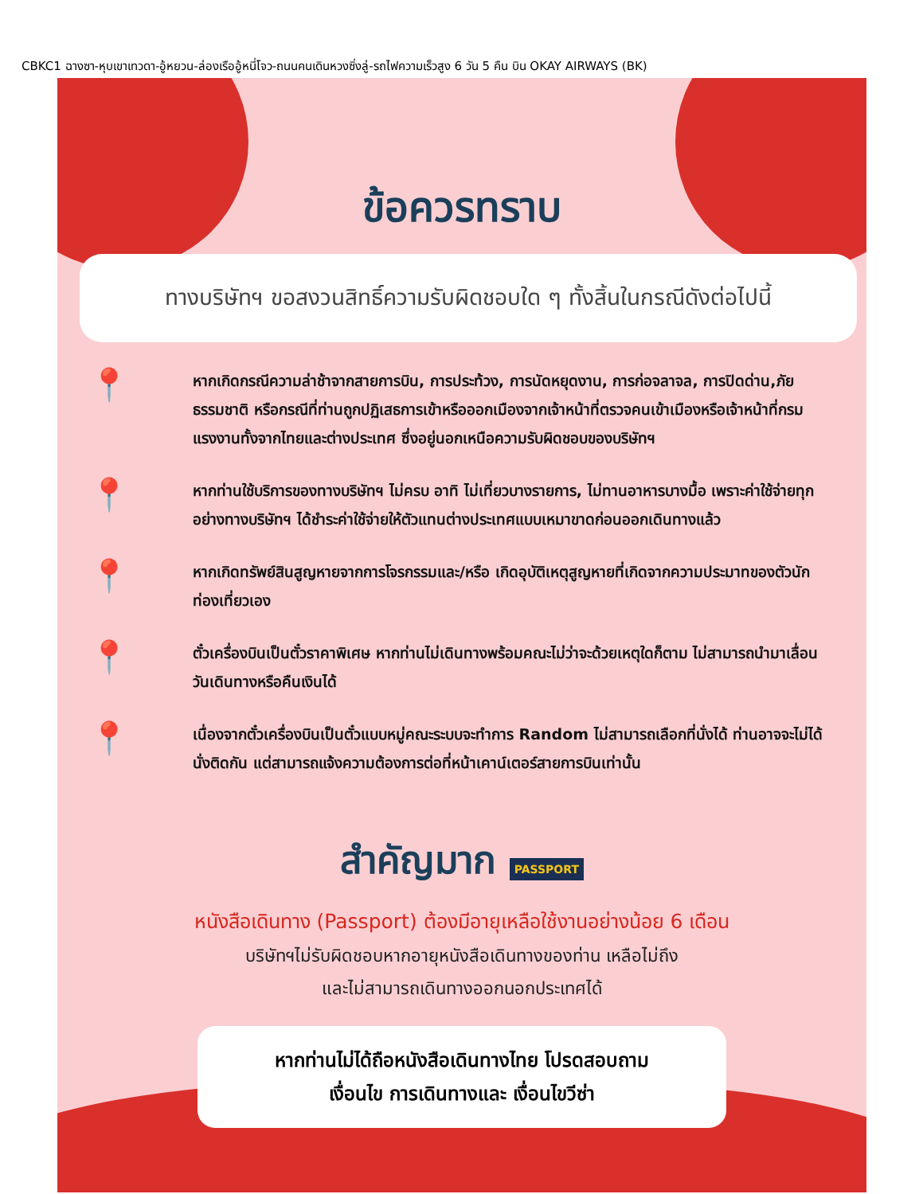CBKC1 ฉางซา-หุบเขาเทวดา-อู้หยวน-ล่องเรืออู้หนี่โจว-ถนนคนเดินหวงซิ่งลู่-รถไฟความเร็วสูง 6 วัน 5 คืน บิน OKAY AIRWAYS (BK)
ข้อควรทราบ
ทางบริษัทฯ ขอสงวนสิทธิ์ความรับผิดชอบใด ๆ ทั้งสิ้นในกรณีดังต่อไปนี้
📍
หากเกิดกรณีความล่าช้าจากสายการบิน, การประท้วง, การนัดหยุดงาน, การก่อจลาจล, การปิดด่าน,ภัยธรรมชาติ หรือกรณีที่ท่านถูกปฏิเสธการเข้าหรือออกเมืองจากเจ้าหน้าที่ตรวจคนเข้าเมืองหรือเจ้าหน้าที่กรมแรงงานทั้งจากไทยและต่างประเทศ ซึ่งอยู่นอกเหนือความรับผิดชอบของบริษัทฯ
📍
หากท่านใช้บริการของทางบริษัทฯ ไม่ครบ อาทิ ไม่เที่ยวบางรายการ, ไม่ทานอาหารบางมื้อ เพราะค่าใช้จ่ายทุกอย่างทางบริษัทฯ ได้ชำระค่าใช้จ่ายให้ตัวแทนต่างประเทศแบบเหมาขาดก่อนออกเดินทางแล้ว
📍
หากเกิดทรัพย์สินสูญหายจากการโจรกรรมและ/หรือ เกิดอุบัติเหตุสูญหายที่เกิดจากความประมาทของตัวนักท่องเที่ยวเอง
📍
ตั๋วเครื่องบินเป็นตั๋วราคาพิเศษ หากท่านไม่เดินทางพร้อมคณะไม่ว่าจะด้วยเหตุใดก็ตาม ไม่สามารถนำมาเลื่อนวันเดินทางหรือคืนเงินได้
📍
เนื่องจากตั๋วเครื่องบินเป็นตั๋วแบบหมู่คณะระบบจะทำการ Random ไม่สามารถเลือกที่นั่งได้ ท่านอาจจะไม่ได้นั่งติดกัน แต่สามารถแจ้งความต้องการต่อที่หน้าเคาน์เตอร์สายการบินเท่านั้น
สำคัญมาก PASSPORT
หนังสือเดินทาง (Passport) ต้องมีอายุเหลือใช้งานอย่างน้อย 6 เดือน
บริษัทฯไม่รับผิดชอบหากอายุหนังสือเดินทางของท่าน เหลือไม่ถึง
และไม่สามารถเดินทางออกนอกประเทศได้
หากท่านไม่ได้ถือหนังสือเดินทางไทย โปรดสอบถาม
เงื่อนไข การเดินทางและ เงื่อนไขวีซ่า